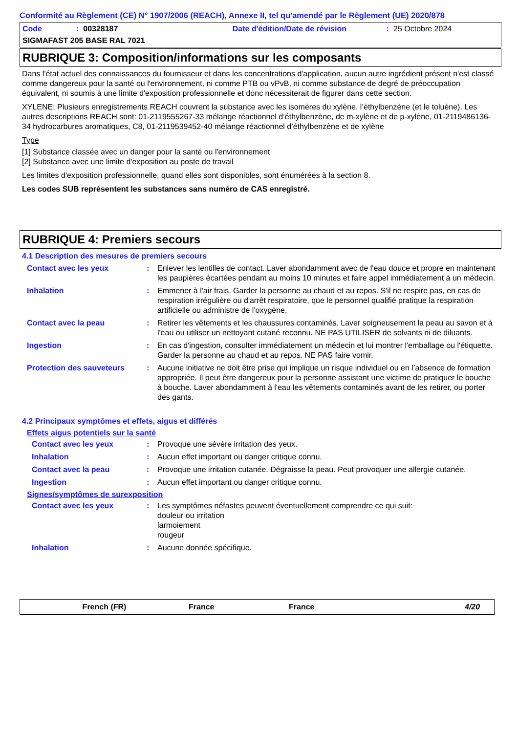Conformité au Règlement (CE) N° 1907/2006 (REACH), Annexe II, tel qu'amendé par le Règlement (UE) 2020/878
Code: 00328187 Date d'édition/Date de révision: 25 Octobre 2024
SIGMAFAST 205 BASE RAL 7021
RUBRIQUE 3: Composition/informations sur les composants
Dans l'état actuel des connaissances du fournisseur et dans les concentrations d'application, aucun autre ingrédient présent n'est classé comme dangereux pour la santé ou l'environnement, ni comme PTB ou vPvB, ni comme substance de degré de préoccupation équivalent, ni soumis à une limite d'exposition professionnelle et donc nécessiterait de figurer dans cette section.
XYLENE: Plusieurs enregistrements REACH couvrent la substance avec les isomères du xylène, l’éthylbenzène (et le toluène). Les autres descriptions REACH sont: 01-2119555267-33 mélange réactionnel d’éthylbenzène, de m-xylène et de p-xylène, 01-2119486136-34 hydrocarbures aromatiques, C8, 01-2119539452-40 mélange réactionnel d’éthylbenzène et de xylène
Type
[1] Substance classée avec un danger pour la santé ou l'environnement
[2] Substance avec une limite d'exposition au poste de travail
Les limites d'exposition professionnelle, quand elles sont disponibles, sont énumérées à la section 8.
Les codes SUB représentent les substances sans numéro de CAS enregistré.
RUBRIQUE 4: Premiers secours
4.1 Description des mesures de premiers secours
Contact avec les yeux: Enlever les lentilles de contact. Laver abondamment avec de l'eau douce et propre en maintenant les paupières écartées pendant au moins 10 minutes et faire appel immédiatement à un médecin.
Inhalation: Emmener à l'air frais. Garder la personne au chaud et au repos. S'il ne respire pas, en cas de respiration irrégulière ou d'arrêt respiratoire, que le personnel qualifié pratique la respiration artificielle ou administre de l'oxygène.
Contact avec la peau: Retirer les vêtements et les chaussures contaminés. Laver soigneusement la peau au savon et à l'eau ou utiliser un nettoyant cutané reconnu. NE PAS UTILISER de solvants ni de diluants.
Ingestion: En cas d'ingestion, consulter immédiatement un médecin et lui montrer l'emballage ou l'étiquette. Garder la personne au chaud et au repos. NE PAS faire vomir.
Protection des sauveteurs: Aucune initiative ne doit être prise qui implique un risque individuel ou en l’absence de formation appropriée. Il peut être dangereux pour la personne assistant une victime de pratiquer le bouche à bouche. Laver abondamment à l'eau les vêtements contaminés avant de les retirer, ou porter des gants.
4.2 Principaux symptômes et effets, aigus et différés
Effets aigus potentiels sur la santé
Contact avec les yeux: Provoque une sévère irritation des yeux.
Inhalation: Aucun effet important ou danger critique connu.
Contact avec la peau: Provoque une irritation cutanée. Dégraisse la peau. Peut provoquer une allergie cutanée.
Ingestion: Aucun effet important ou danger critique connu.
Signes/symptômes de surexposition
Contact avec les yeux: Les symptômes néfastes peuvent éventuellement comprendre ce qui suit:
douleur ou irritation
larmoiement
rougeur
Inhalation: Aucune donnée spécifique.
French (FR) France France 4/20